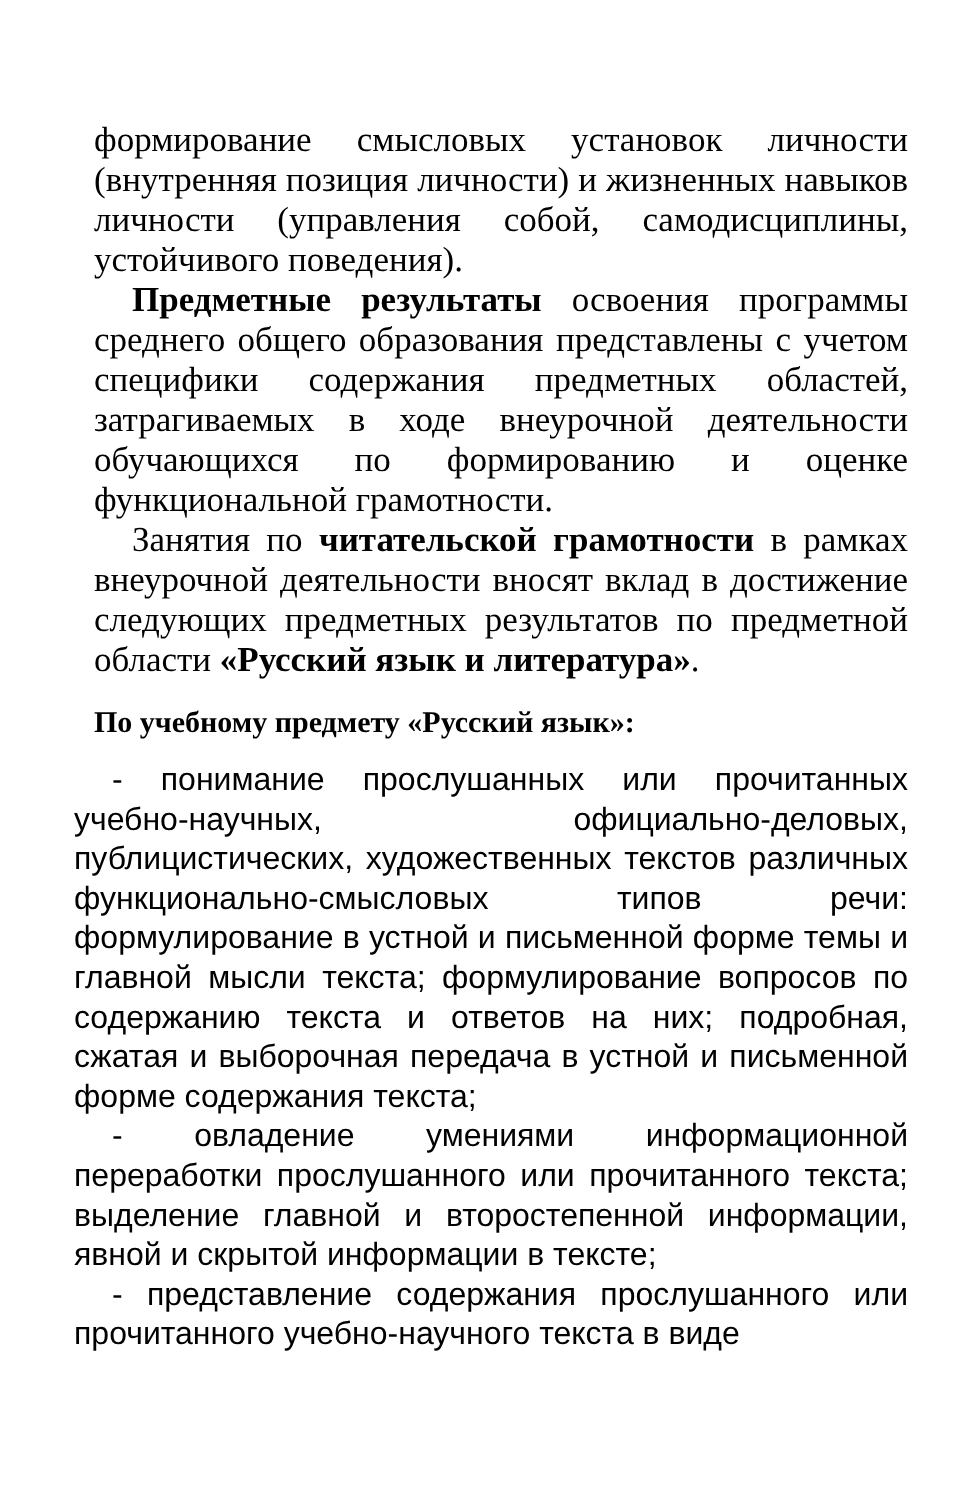формирование смысловых установок личности (внутренняя позиция личности) и жизненных навыков личности (управления собой, самодисциплины, устойчивого поведения).
Предметные результаты освоения программы среднего общего образования представлены с учетом специфики содержания предметных областей, затрагиваемых в ходе внеурочной деятельности обучающихся по формированию и оценке функциональной грамотности.
Занятия по читательской грамотности в рамках внеурочной деятельности вносят вклад в достижение следующих предметных результатов по предметной области «Русский язык и литература».
По учебному предмету «Русский язык»:
- понимание прослушанных или прочитанных учебно-научных, официально-деловых, публицистических, художественных текстов различных функционально-смысловых типов речи: формулирование в устной и письменной форме темы и главной мысли текста; формулирование вопросов по содержанию текста и ответов на них; подробная, сжатая и выборочная передача в устной и письменной форме содержания текста;
- овладение умениями информационной переработки прослушанного или прочитанного текста; выделение главной и второстепенной информации, явной и скрытой информации в тексте;
- представление содержания прослушанного или прочитанного учебно-научного текста в виде